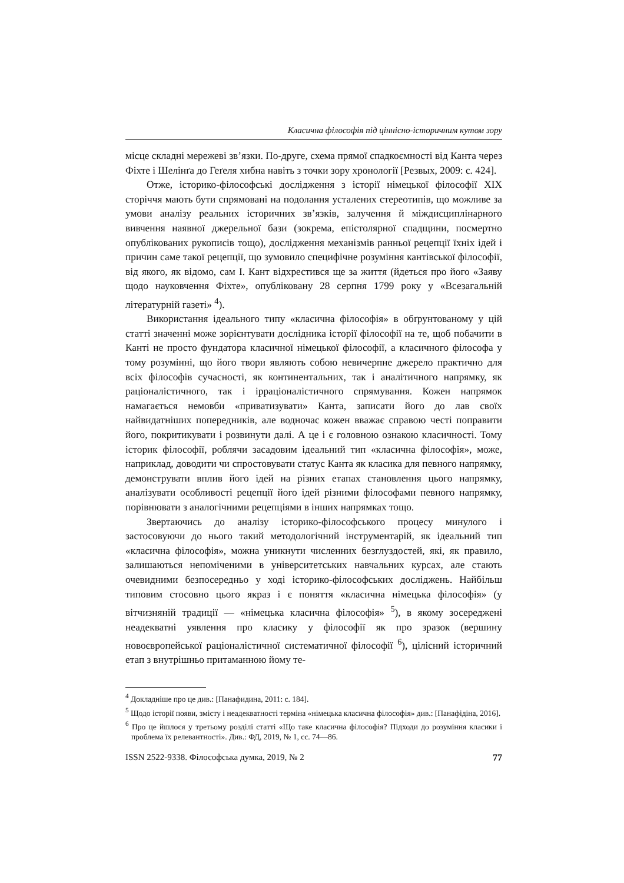Класична філософія під ціннісно-історичним кутом зору
місце складні мережеві зв’язки. По-друге, схема прямої спадкоємності від Канта через Фіхте і Шелінґа до Геґеля хибна навіть з точки зору хронології [Резвых, 2009: с. 424].
Отже, історико-філософські дослідження з історії німецької філософії XIX сторіччя мають бути спрямовані на подолання усталених стереотипів, що можливе за умови аналізу реальних історичних зв’язків, залучення й міждисциплінарного вивчення наявної джерельної бази (зокрема, епістолярної спадщини, посмертно опублікованих рукописів тощо), дослідження механізмів ранньої рецепції їхніх ідей і причин саме такої рецепції, що зумовило специфічне розуміння кантівської філософії, від якого, як відомо, сам І. Кант відхрестився ще за життя (йдеться про його «Заяву щодо науковчення Фіхте», опубліковану 28 серпня 1799 року у «Всезагальній літературній газеті» <sup>4</sup>).
Використання ідеального типу «класична філософія» в обґрунтованому у цій статті значенні може зорієнтувати дослідника історії філософії на те, щоб побачити в Канті не просто фундатора класичної німецької філософії, а класичного філософа у тому розумінні, що його твори являють собою невичерпне джерело практично для всіх філософів сучасності, як континентальних, так і аналітичного напрямку, як раціоналістичного, так і ірраціоналістичного спрямування. Кожен напрямок намагається немовби «приватизувати» Канта, записати його до лав своїх найвидатніших попередників, але водночас кожен вважає справою честі поправити його, покритикувати і розвинути далі. А це і є головною ознакою класичності. Тому історик філософії, роблячи засадовим ідеальний тип «класична філософія», може, наприклад, доводити чи спростовувати статус Канта як класика для певного напрямку, демонструвати вплив його ідей на різних етапах становлення цього напрямку, аналізувати особливості рецепції його ідей різними філософами певного напрямку, порівнювати з аналогічними рецепціями в інших напрямках тощо.
Звертаючись до аналізу історико-філософського процесу минулого і застосовуючи до нього такий методологічний інструментарій, як ідеальний тип «класична філософія», можна уникнути численних безглуздостей, які, як правило, залишаються непоміченими в університетських навчальних курсах, але стають очевидними безпосередньо у ході історико-філософських досліджень. Найбільш типовим стосовно цього якраз і є поняття «класична німецька філософія» (у вітчизняній традиції — «німецька класична філософія» <sup>5</sup>), в якому зосереджені неадекватні уявлення про класику у філософії як про зразок (вершину новоєвропейської раціоналістичної систематичної філософії <sup>6</sup>), цілісний історичний етап з внутрішньо притаманною йому те-
<sup>4</sup> Докладніше про це див.: [Панафидина, 2011: с. 184].
<sup>5</sup> Щодо історії появи, змісту і неадекватності терміна «німецька класична філософія» див.: [Панафідіна, 2016].
<sup>6</sup> Про це йшлося у третьому розділі статті «Що таке класична філософія? Підходи до розуміння класики і проблема їх релевантності». Див.: ФД, 2019, № 1, сс. 74—86.
ISSN 2522-9338. Філософська думка, 2019, № 2 77